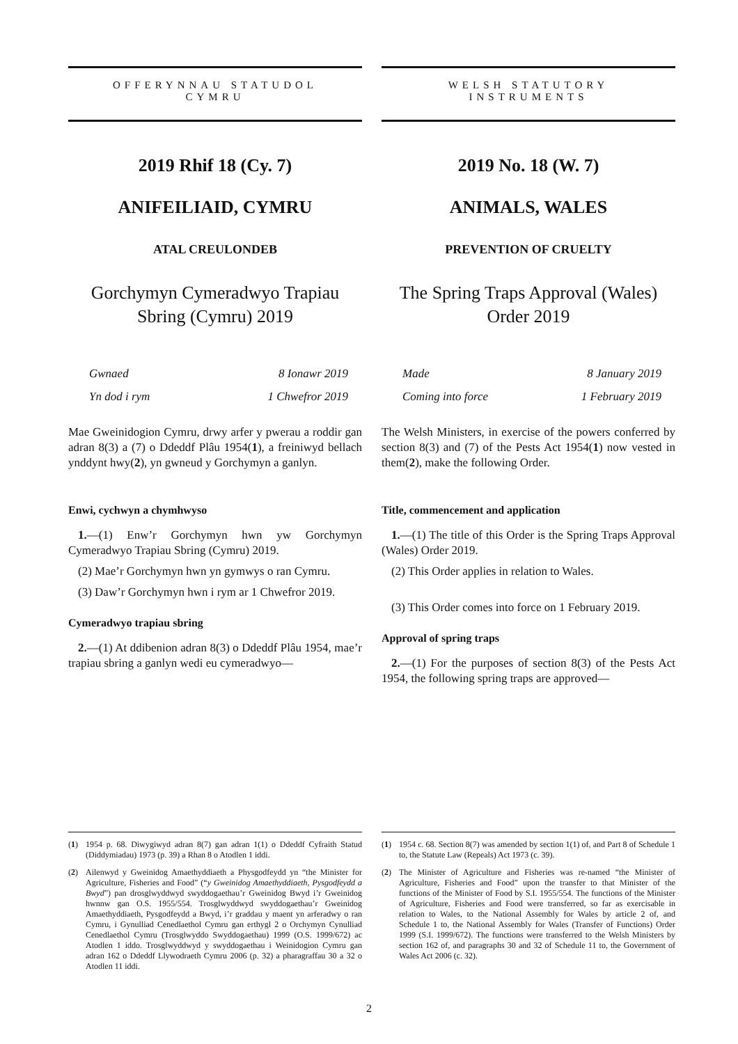OFFERYNNAU STATUDOL
CYMRU
2019 Rhif 18 (Cy. 7)
ANIFEILIAID, CYMRU
ATAL CREULONDEB
Gorchymyn Cymeradwyo Trapiau Sbring (Cymru) 2019
Gwnaed 8 Ionawr 2019
Yn dod i rym 1 Chwefror 2019
Mae Gweinidogion Cymru, drwy arfer y pwerau a roddir gan adran 8(3) a (7) o Ddeddf Plâu 1954(1), a freiniwyd bellach ynddynt hwy(2), yn gwneud y Gorchymyn a ganlyn.
Enwi, cychwyn a chymhwyso
1.—(1) Enw’r Gorchymyn hwn yw Gorchymyn Cymeradwyo Trapiau Sbring (Cymru) 2019.
(2) Mae’r Gorchymyn hwn yn gymwys o ran Cymru.
(3) Daw’r Gorchymyn hwn i rym ar 1 Chwefror 2019.
Cymeradwyo trapiau sbring
2.—(1) At ddibenion adran 8(3) o Ddeddf Plâu 1954, mae’r trapiau sbring a ganlyn wedi eu cymeradwyo—
(1)
1954 p. 68. Diwygiwyd adran 8(7) gan adran 1(1) o Ddeddf Cyfraith Statud (Diddymiadau) 1973 (p. 39) a Rhan 8 o Atodlen 1 iddi.
(2)
Ailenwyd y Gweinidog Amaethyddiaeth a Physgodfeydd yn “the Minister for Agriculture, Fisheries and Food” (“y Gweinidog Amaethyddiaeth, Pysgodfeydd a Bwyd”) pan drosglwyddwyd swyddogaethau’r Gweinidog Bwyd i’r Gweinidog hwnnw gan O.S. 1955/554. Trosglwyddwyd swyddogaethau’r Gweinidog Amaethyddiaeth, Pysgodfeydd a Bwyd, i’r graddau y maent yn arferadwy o ran Cymru, i Gynulliad Cenedlaethol Cymru gan erthygl 2 o Orchymyn Cynulliad Cenedlaethol Cymru (Trosglwyddo Swyddogaethau) 1999 (O.S. 1999/672) ac Atodlen 1 iddo. Trosglwyddwyd y swyddogaethau i Weinidogion Cymru gan adran 162 o Ddeddf Llywodraeth Cymru 2006 (p. 32) a pharagraffau 30 a 32 o Atodlen 11 iddi.
WELSH STATUTORY
INSTRUMENTS
2019 No. 18 (W. 7)
ANIMALS, WALES
PREVENTION OF CRUELTY
The Spring Traps Approval (Wales) Order 2019
Made 8 January 2019
Coming into force 1 February 2019
The Welsh Ministers, in exercise of the powers conferred by section 8(3) and (7) of the Pests Act 1954(1) now vested in them(2), make the following Order.
Title, commencement and application
1.—(1) The title of this Order is the Spring Traps Approval (Wales) Order 2019.
(2) This Order applies in relation to Wales.
(3) This Order comes into force on 1 February 2019.
Approval of spring traps
2.—(1) For the purposes of section 8(3) of the Pests Act 1954, the following spring traps are approved—
(1)
1954 c. 68. Section 8(7) was amended by section 1(1) of, and Part 8 of Schedule 1 to, the Statute Law (Repeals) Act 1973 (c. 39).
(2)
The Minister of Agriculture and Fisheries was re-named “the Minister of Agriculture, Fisheries and Food” upon the transfer to that Minister of the functions of the Minister of Food by S.I. 1955/554. The functions of the Minister of Agriculture, Fisheries and Food were transferred, so far as exercisable in relation to Wales, to the National Assembly for Wales by article 2 of, and Schedule 1 to, the National Assembly for Wales (Transfer of Functions) Order 1999 (S.I. 1999/672). The functions were transferred to the Welsh Ministers by section 162 of, and paragraphs 30 and 32 of Schedule 11 to, the Government of Wales Act 2006 (c. 32).
2